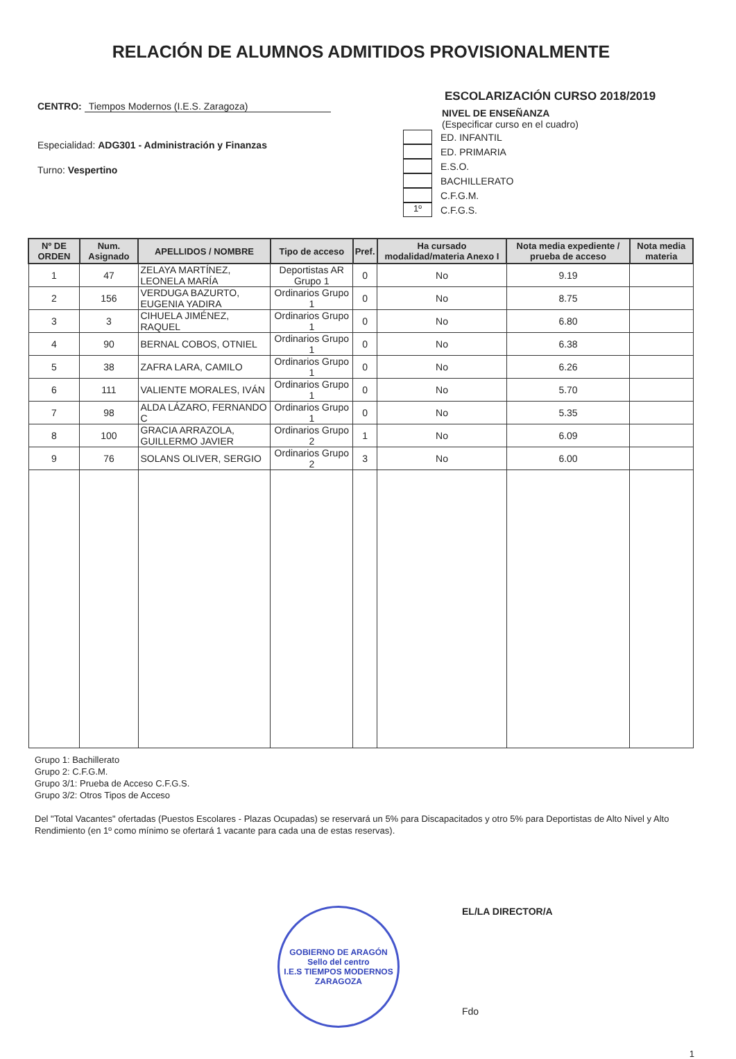RELACIÓN DE ALUMNOS ADMITIDOS PROVISIONALMENTE
CENTRO: Tiempos Modernos (I.E.S. Zaragoza)
Especialidad: ADG301 - Administración y Finanzas
Turno: Vespertino
ESCOLARIZACIÓN CURSO 2018/2019
NIVEL DE ENSEÑANZA
(Especificar curso en el cuadro)
ED. INFANTIL
ED. PRIMARIA
E.S.O.
BACHILLERATO
C.F.G.M.
1º
C.F.G.S.
| Nº DE ORDEN | Num. Asignado | APELLIDOS / NOMBRE | Tipo de acceso | Pref. | Ha cursado modalidad/materia Anexo I | Nota media expediente / prueba de acceso | Nota media materia |
| --- | --- | --- | --- | --- | --- | --- | --- |
| 1 | 47 | ZELAYA MARTÍNEZ, LEONELA MARÍA | Deportistas AR Grupo 1 | 0 | No | 9.19 | |
| 2 | 156 | VERDUGA BAZURTO, EUGENIA YADIRA | Ordinarios Grupo 1 | 0 | No | 8.75 | |
| 3 | 3 | CIHUELA JIMÉNEZ, RAQUEL | Ordinarios Grupo 1 | 0 | No | 6.80 | |
| 4 | 90 | BERNAL COBOS, OTNIEL | Ordinarios Grupo 1 | 0 | No | 6.38 | |
| 5 | 38 | ZAFRA LARA, CAMILO | Ordinarios Grupo 1 | 0 | No | 6.26 | |
| 6 | 111 | VALIENTE MORALES, IVÁN | Ordinarios Grupo 1 | 0 | No | 5.70 | |
| 7 | 98 | ALDA LÁZARO, FERNANDO C | Ordinarios Grupo 1 | 0 | No | 5.35 | |
| 8 | 100 | GRACIA ARRAZOLA, GUILLERMO JAVIER | Ordinarios Grupo 2 | 1 | No | 6.09 | |
| 9 | 76 | SOLANS OLIVER, SERGIO | Ordinarios Grupo 2 | 3 | No | 6.00 | |
Grupo 1: Bachillerato
Grupo 2: C.F.G.M.
Grupo 3/1: Prueba de Acceso C.F.G.S.
Grupo 3/2: Otros Tipos de Acceso
Del "Total Vacantes" ofertadas (Puestos Escolares - Plazas Ocupadas) se reservará un 5% para Discapacitados y otro 5% para Deportistas de Alto Nivel y Alto Rendimiento (en 1º como mínimo se ofertará 1 vacante para cada una de estas reservas).
GOBIERNO DE ARAGÓN
Sello del centro
I.E.S TIEMPOS MODERNOS ZARAGOZA
EL/LA DIRECTOR/A
Fdo
1